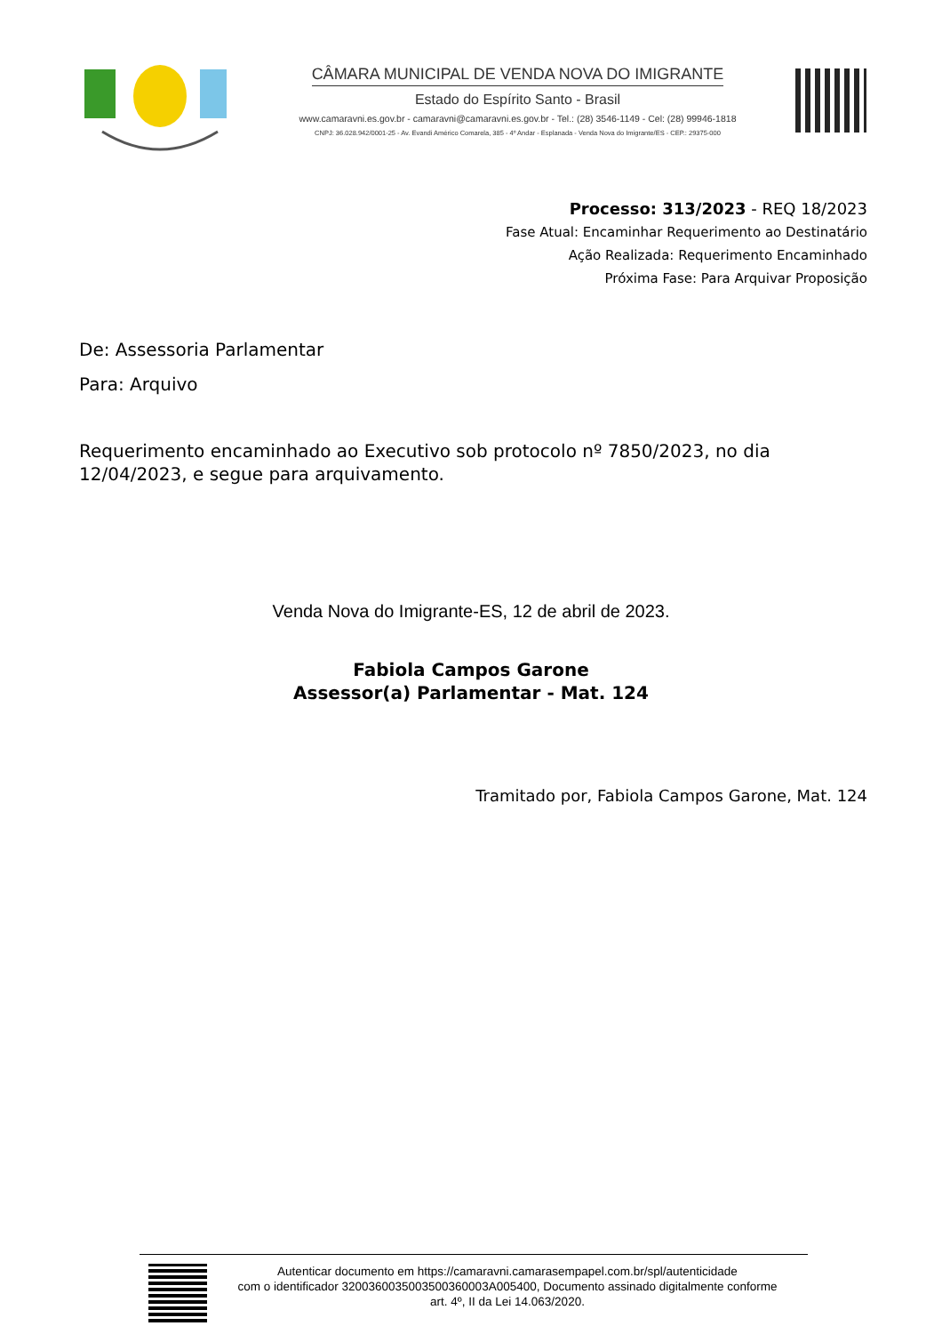CÂMARA MUNICIPAL DE VENDA NOVA DO IMIGRANTE
Estado do Espírito Santo - Brasil
www.camaravni.es.gov.br - camaravni@camaravni.es.gov.br - Tel.: (28) 3546-1149 - Cel: (28) 99946-1818
CNPJ: 36.028.942/0001-25 - Av. Evandi Américo Comarela, 385 - 4º Andar - Esplanada - Venda Nova do Imigrante/ES - CEP.: 29375-000
Processo: 313/2023 - REQ 18/2023
Fase Atual: Encaminhar Requerimento ao Destinatário
Ação Realizada: Requerimento Encaminhado
Próxima Fase: Para Arquivar Proposição
De: Assessoria Parlamentar
Para: Arquivo
Requerimento encaminhado ao Executivo sob protocolo nº 7850/2023, no dia 12/04/2023, e segue para arquivamento.
Venda Nova do Imigrante-ES, 12 de abril de 2023.
Fabiola Campos Garone
Assessor(a) Parlamentar - Mat. 124
Tramitado por, Fabiola Campos Garone, Mat. 124
Autenticar documento em https://camaravni.camarasempapel.com.br/spl/autenticidade
com o identificador 3200360035003500360003A005400, Documento assinado digitalmente conforme
art. 4º, II da Lei 14.063/2020.